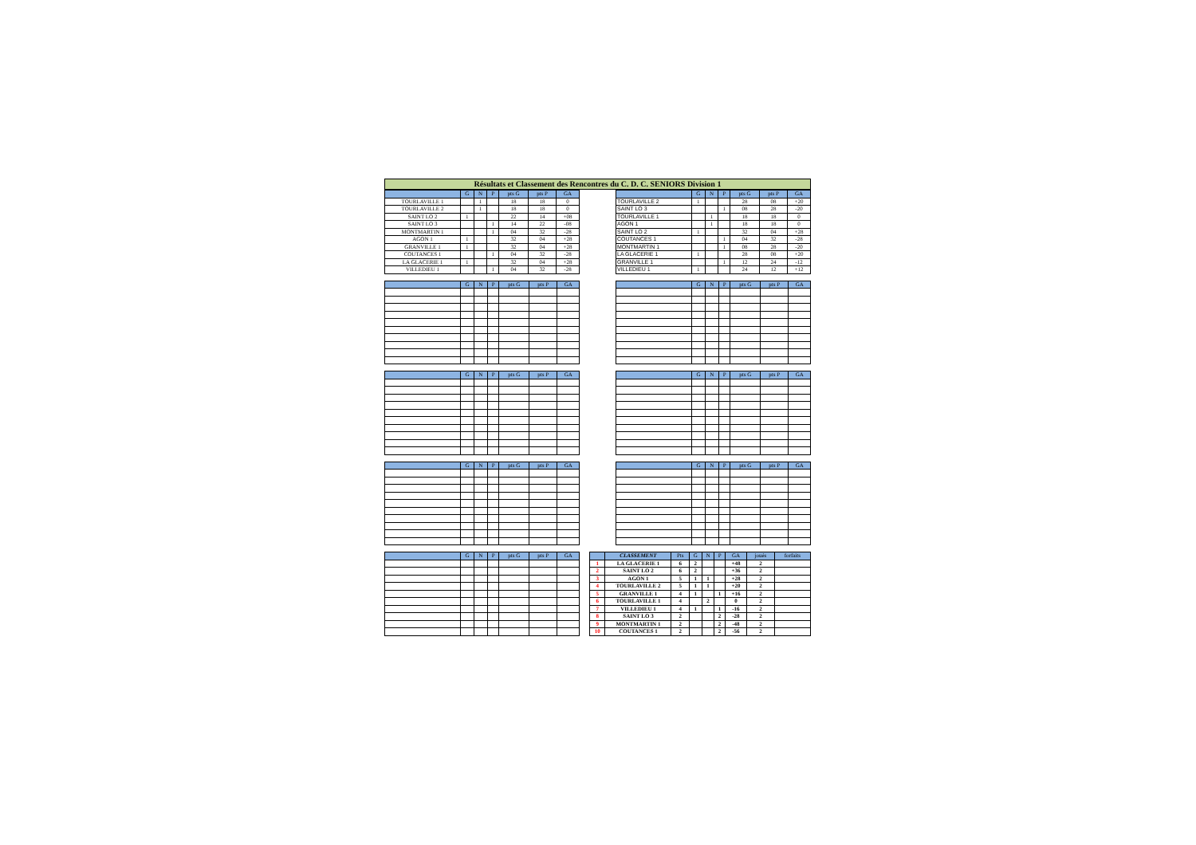Résultats et Classement des Rencontres du C. D. C. SENIORS Division 1
| | G | N | P | pts G | pts P | GA |
| --- | --- | --- | --- | --- | --- | --- |
| TOURLAVILLE 1 | | 1 | | 18 | 18 | 0 |
| TOURLAVILLE 2 | | 1 | | 18 | 18 | 0 |
| SAINT LO 2 | 1 | | | 22 | 14 | +08 |
| SAINT LO 3 | | | 1 | 14 | 22 | -08 |
| MONTMARTIN 1 | | | 1 | 04 | 32 | -28 |
| AGON 1 | 1 | | | 32 | 04 | +28 |
| GRANVILLE 1 | 1 | | | 32 | 04 | +28 |
| COUTANCES 1 | | | 1 | 04 | 32 | -28 |
| LA GLACERIE 1 | 1 | | | 32 | 04 | +28 |
| VILLEDIEU 1 | | | 1 | 04 | 32 | -28 |
| | G | N | P | pts G | pts P | GA |
| --- | --- | --- | --- | --- | --- | --- |
| TOURLAVILLE 2 | 1 | | | 28 | 08 | +20 |
| SAINT LO 3 | | | 1 | 08 | 28 | -20 |
| TOURLAVILLE 1 | | 1 | | 18 | 18 | 0 |
| AGON 1 | | 1 | | 18 | 18 | 0 |
| SAINT LO 2 | 1 | | | 32 | 04 | +28 |
| COUTANCES 1 | | | 1 | 04 | 32 | -28 |
| MONTMARTIN 1 | | | 1 | 08 | 28 | -20 |
| LA GLACERIE 1 | 1 | | | 28 | 08 | +20 |
| GRANVILLE 1 | | | 1 | 12 | 24 | -12 |
| VILLEDIEU 1 | 1 | | | 24 | 12 | +12 |
| | G | N | P | pts G | pts P | GA |
| --- | --- | --- | --- | --- | --- | --- |
| | G | N | P | pts G | pts P | GA |
| --- | --- | --- | --- | --- | --- | --- |
| | G | N | P | pts G | pts P | GA |
| --- | --- | --- | --- | --- | --- | --- |
| | G | N | P | pts G | pts P | GA |
| --- | --- | --- | --- | --- | --- | --- |
| | G | N | P | pts G | pts P | GA |
| --- | --- | --- | --- | --- | --- | --- |
| | G | N | P | pts G | pts P | GA |
| --- | --- | --- | --- | --- | --- | --- |
| | G | N | P | pts G | pts P | GA |
| --- | --- | --- | --- | --- | --- | --- |
| | CLASSEMENT | Pts | G | N | P | GA | joués | forfaits |
| --- | --- | --- | --- | --- | --- | --- | --- | --- |
| 1 | LA GLACERIE 1 | 6 | 2 | | | +48 | 2 | |
| 2 | SAINT LO 2 | 6 | 2 | | | +36 | 2 | |
| 3 | AGON 1 | 5 | 1 | 1 | | +28 | 2 | |
| 4 | TOURLAVILLE 2 | 5 | 1 | 1 | | +20 | 2 | |
| 5 | GRANVILLE 1 | 4 | 1 | | 1 | +16 | 2 | |
| 6 | TOURLAVILLE 1 | 4 | | 2 | | 0 | 2 | |
| 7 | VILLEDIEU 1 | 4 | 1 | | 1 | -16 | 2 | |
| 8 | SAINT LO 3 | 2 | | | 2 | -28 | 2 | |
| 9 | MONTMARTIN 1 | 2 | | | 2 | -48 | 2 | |
| 10 | COUTANCES 1 | 2 | | | 2 | -56 | 2 | |